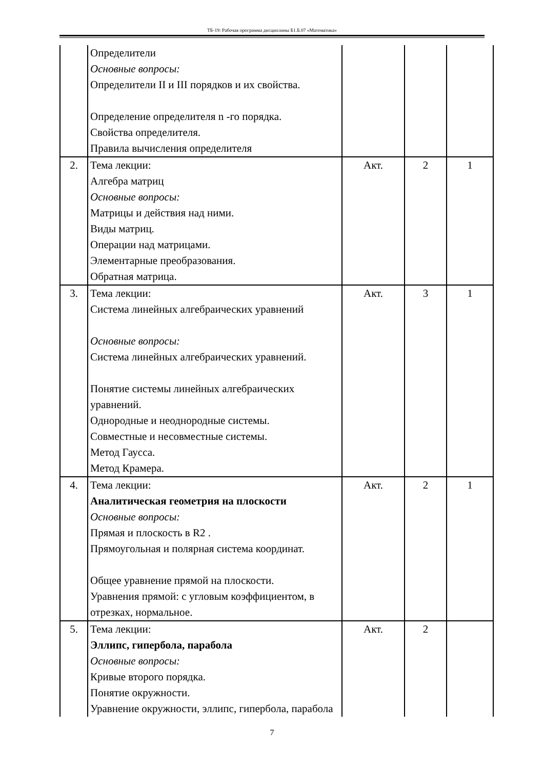ТБ-19: Рабочая программа дисциплины Б1.Б.07 «Математика»
| | Определители Основные вопросы: Определители II и III порядков и их свойства. Определение определителя n -го порядка. Свойства определителя. Правила вычисления определителя | | | |
| 2. | Тема лекции: Алгебра матриц Основные вопросы: Матрицы и действия над ними. Виды матриц. Операции над матрицами. Элементарные преобразования. Обратная матрица. | Акт. | 2 | 1 |
| 3. | Тема лекции: Система линейных алгебраических уравнений Основные вопросы: Система линейных алгебраических уравнений. Понятие системы линейных алгебраических уравнений. Однородные и неоднородные системы. Совместные и несовместные системы. Метод Гаусса. Метод Крамера. | Акт. | 3 | 1 |
| 4. | Тема лекции: Аналитическая геометрия на плоскости Основные вопросы: Прямая и плоскость в R2 . Прямоугольная и полярная система координат. Общее уравнение прямой на плоскости. Уравнения прямой: с угловым коэффициентом, в отрезках, нормальное. | Акт. | 2 | 1 |
| 5. | Тема лекции: Эллипс, гипербола, парабола Основные вопросы: Кривые второго порядка. Понятие окружности. Уравнение окружности, эллипс, гипербола, парабола | Акт. | 2 | |
7